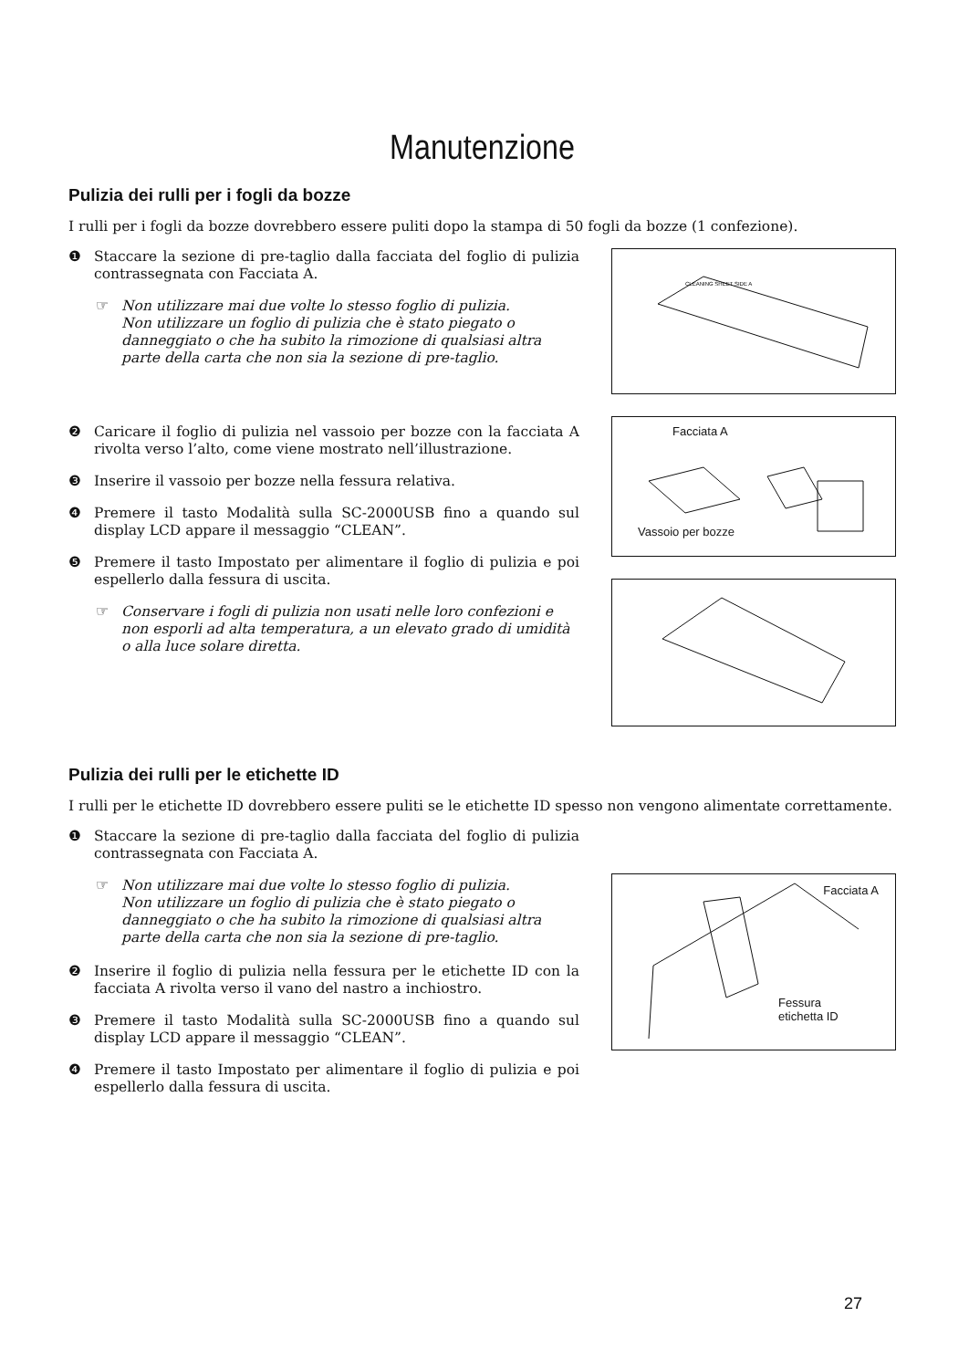Manutenzione
Pulizia dei rulli per i fogli da bozze
I rulli per i fogli da bozze dovrebbero essere puliti dopo la stampa di 50 fogli da bozze (1 confezione).
❶ Staccare la sezione di pre-taglio dalla facciata del foglio di pulizia contrassegnata con Facciata A.
☞ Non utilizzare mai due volte lo stesso foglio di pulizia.
Non utilizzare un foglio di pulizia che è stato piegato o danneggiato o che ha subito la rimozione di qualsiasi altra parte della carta che non sia la sezione di pre-taglio.
❷ Caricare il foglio di pulizia nel vassoio per bozze con la facciata A rivolta verso l’alto, come viene mostrato nell’illustrazione.
❸ Inserire il vassoio per bozze nella fessura relativa.
❹ Premere il tasto Modalità sulla SC-2000USB fino a quando sul display LCD appare il messaggio “CLEAN”.
❺ Premere il tasto Impostato per alimentare il foglio di pulizia e poi espellerlo dalla fessura di uscita.
☞ Conservare i fogli di pulizia non usati nelle loro confezioni e non esporli ad alta temperatura, a un elevato grado di umidità o alla luce solare diretta.
CLEANING SHEET SIDE A
Facciata A
Vassoio per bozze
Pulizia dei rulli per le etichette ID
I rulli per le etichette ID dovrebbero essere puliti se le etichette ID spesso non vengono alimentate correttamente.
❶ Staccare la sezione di pre-taglio dalla facciata del foglio di pulizia contrassegnata con Facciata A.
☞ Non utilizzare mai due volte lo stesso foglio di pulizia.
Non utilizzare un foglio di pulizia che è stato piegato o danneggiato o che ha subito la rimozione di qualsiasi altra parte della carta che non sia la sezione di pre-taglio.
❷ Inserire il foglio di pulizia nella fessura per le etichette ID con la facciata A rivolta verso il vano del nastro a inchiostro.
❸ Premere il tasto Modalità sulla SC-2000USB fino a quando sul display LCD appare il messaggio “CLEAN”.
❹ Premere il tasto Impostato per alimentare il foglio di pulizia e poi espellerlo dalla fessura di uscita.
Facciata A
Fessura
etichetta ID
27